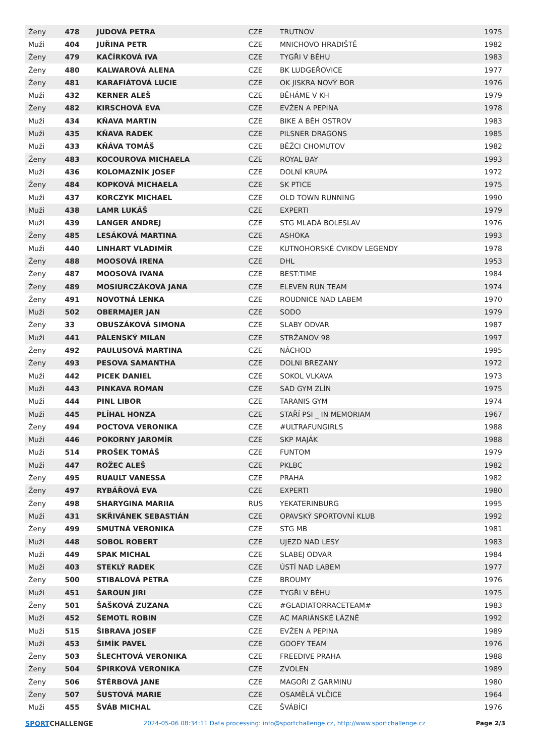| Ženy | 478 | JUDOVÁ PETRA | CZE | TRUTNOV | 1975 |
| Muži | 404 | JUŘINA PETR | CZE | MNICHOVO HRADIŠTĚ | 1982 |
| Ženy | 479 | KAČÍRKOVÁ IVA | CZE | TYGŘI V BĚHU | 1983 |
| Ženy | 480 | KALWAROVÁ ALENA | CZE | BK LUDGEŘOVICE | 1977 |
| Ženy | 481 | KARAFIÁTOVÁ LUCIE | CZE | OK JISKRA NOVÝ BOR | 1976 |
| Muži | 432 | KERNER ALEŠ | CZE | BĚHÁME V KH | 1979 |
| Ženy | 482 | KIRSCHOVÁ EVA | CZE | EVŽEN A PEPINA | 1978 |
| Muži | 434 | KŇAVA MARTIN | CZE | BIKE A BĚH OSTROV | 1983 |
| Muži | 435 | KŇAVA RADEK | CZE | PILSNER DRAGONS | 1985 |
| Muži | 433 | KŇÁVA TOMÁŠ | CZE | BĚŽCI CHOMUTOV | 1982 |
| Ženy | 483 | KOCOUROVA MICHAELA | CZE | ROYAL BAY | 1993 |
| Muži | 436 | KOLOMAZNÍK JOSEF | CZE | DOLNÍ KRUPÁ | 1972 |
| Ženy | 484 | KOPKOVÁ MICHAELA | CZE | SK PTICE | 1975 |
| Muži | 437 | KORCZYK MICHAEL | CZE | OLD TOWN RUNNING | 1990 |
| Muži | 438 | LAMR LUKÁŠ | CZE | EXPERTI | 1979 |
| Muži | 439 | LANGER ANDREJ | CZE | STG MLADÁ BOLESLAV | 1976 |
| Ženy | 485 | LESÁKOVÁ MARTINA | CZE | ASHOKA | 1993 |
| Muži | 440 | LINHART VLADIMÍR | CZE | KUTNOHORSKÉ CVIKOV LEGENDY | 1978 |
| Ženy | 488 | MOOSOVÁ IRENA | CZE | DHL | 1953 |
| Ženy | 487 | MOOSOVÁ IVANA | CZE | BEST:TIME | 1984 |
| Ženy | 489 | MOSIURCZÁKOVÁ JANA | CZE | ELEVEN RUN TEAM | 1974 |
| Ženy | 491 | NOVOTNÁ LENKA | CZE | ROUDNICE NAD LABEM | 1970 |
| Muži | 502 | OBERMAJER JAN | CZE | SODO | 1979 |
| Ženy | 33 | OBUSZÁKOVÁ SIMONA | CZE | SLABY ODVAR | 1987 |
| Muži | 441 | PÁLENSKÝ MILAN | CZE | STRŽANOV 98 | 1997 |
| Ženy | 492 | PAULUSOVÁ MARTINA | CZE | NÁCHOD | 1995 |
| Ženy | 493 | PESOVA SAMANTHA | CZE | DOLNI BREZANY | 1972 |
| Muži | 442 | PICEK DANIEL | CZE | SOKOL VLKAVA | 1973 |
| Muži | 443 | PINKAVA ROMAN | CZE | SAD GYM ZLÍN | 1975 |
| Muži | 444 | PINL LIBOR | CZE | TARANIS GYM | 1974 |
| Muži | 445 | PLÍHAL HONZA | CZE | STAŘÍ PSI _ IN MEMORIAM | 1967 |
| Ženy | 494 | POCTOVA VERONIKA | CZE | #ULTRAFUNGIRLS | 1988 |
| Muži | 446 | POKORNY JAROMÍR | CZE | SKP MAJÁK | 1988 |
| Muži | 514 | PROŠEK TOMÁŠ | CZE | FUNTOM | 1979 |
| Muži | 447 | ROŽEC ALEŠ | CZE | PKLBC | 1982 |
| Ženy | 495 | RUAULT VANESSA | CZE | PRAHA | 1982 |
| Ženy | 497 | RYBÁŘOVÁ EVA | CZE | EXPERTI | 1980 |
| Ženy | 498 | SHARYGINA MARIIA | RUS | YEKATERINBURG | 1995 |
| Muži | 431 | SKŘIVÁNEK SEBASTIÁN | CZE | OPAVSKÝ SPORTOVNÍ KLUB | 1992 |
| Ženy | 499 | SMUTNÁ VERONIKA | CZE | STG MB | 1981 |
| Muži | 448 | SOBOL ROBERT | CZE | UJEZD NAD LESY | 1983 |
| Muži | 449 | SPAK MICHAL | CZE | SLABEJ ODVAR | 1984 |
| Muži | 403 | STEKLÝ RADEK | CZE | ÚSTÍ NAD LABEM | 1977 |
| Ženy | 500 | STIBALOVÁ PETRA | CZE | BROUMY | 1976 |
| Muži | 451 | ŠAROUN JIRI | CZE | TYGŘI V BĚHU | 1975 |
| Ženy | 501 | ŠAŠKOVÁ ZUZANA | CZE | #GLADIATORRACETEAM# | 1983 |
| Muži | 452 | ŠEMOTL ROBIN | CZE | AC MARIÁNSKÉ LÁZNĚ | 1992 |
| Muži | 515 | ŠIBRAVA JOSEF | CZE | EVŽEN A PEPINA | 1989 |
| Muži | 453 | ŠIMÍK PAVEL | CZE | GOOFY TEAM | 1976 |
| Ženy | 503 | ŠLECHTOVÁ VERONIKA | CZE | FREEDIVE PRAHA | 1988 |
| Ženy | 504 | ŠPIRKOVÁ VERONIKA | CZE | ZVOLEN | 1989 |
| Ženy | 506 | ŠTĚRBOVÁ JANE | CZE | MAGOŘI Z GARMINU | 1980 |
| Ženy | 507 | ŠUSTOVÁ MARIE | CZE | OSAMĚLÁ VLČICE | 1964 |
| Muži | 455 | ŠVÁB MICHAL | CZE | ŠVÁBÍCI | 1976 |
SPORTCHALLENGE 2024-05-06 08:34:11 Data processing: info@sportchallenge.cz, http://www.sportchallenge.cz
Page 2/3